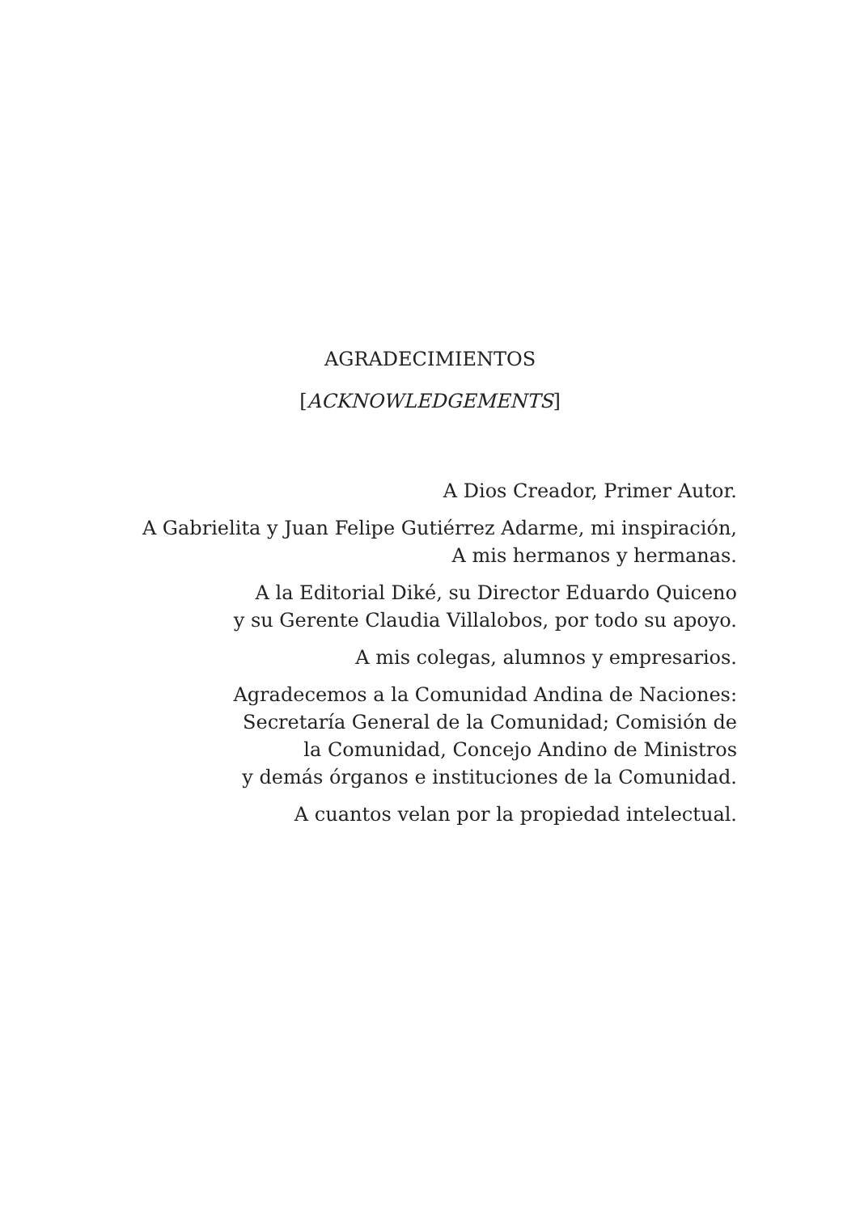AGRADECIMIENTOS
[ACKNOWLEDGEMENTS]
A Dios Creador, Primer Autor.
A Gabrielita y Juan Felipe Gutiérrez Adarme, mi inspiración,
A mis hermanos y hermanas.
A la Editorial Diké, su Director Eduardo Quiceno
y su Gerente Claudia Villalobos, por todo su apoyo.
A mis colegas, alumnos y empresarios.
Agradecemos a la Comunidad Andina de Naciones:
Secretaría General de la Comunidad; Comisión de
la Comunidad, Concejo Andino de Ministros
y demás órganos e instituciones de la Comunidad.
A cuantos velan por la propiedad intelectual.